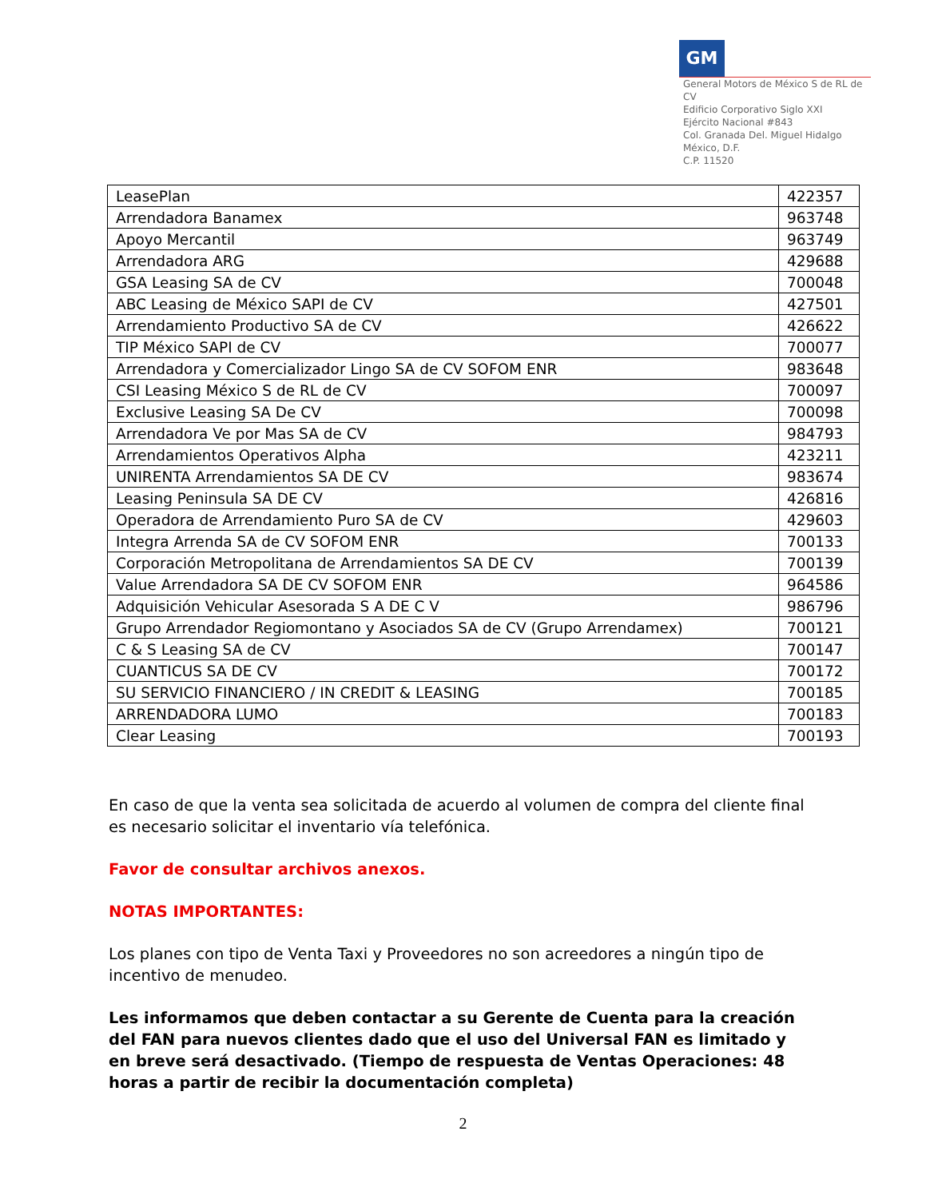GM
General Motors de México S de RL de CV
Edificio Corporativo Siglo XXI
Ejército Nacional #843
Col. Granada Del. Miguel Hidalgo
México, D.F.
C.P. 11520
| LeasePlan | 422357 |
| Arrendadora Banamex | 963748 |
| Apoyo Mercantil | 963749 |
| Arrendadora ARG | 429688 |
| GSA Leasing SA de CV | 700048 |
| ABC Leasing de México SAPI de CV | 427501 |
| Arrendamiento Productivo SA de CV | 426622 |
| TIP México SAPI de CV | 700077 |
| Arrendadora y Comercializador Lingo SA de CV SOFOM ENR | 983648 |
| CSI Leasing México S de RL de CV | 700097 |
| Exclusive Leasing SA De CV | 700098 |
| Arrendadora Ve por Mas SA de CV | 984793 |
| Arrendamientos Operativos Alpha | 423211 |
| UNIRENTA Arrendamientos SA DE CV | 983674 |
| Leasing Peninsula SA DE CV | 426816 |
| Operadora de Arrendamiento Puro SA de CV | 429603 |
| Integra Arrenda SA de CV SOFOM ENR | 700133 |
| Corporación Metropolitana de Arrendamientos SA DE CV | 700139 |
| Value Arrendadora SA DE CV SOFOM ENR | 964586 |
| Adquisición Vehicular Asesorada S A DE C V | 986796 |
| Grupo Arrendador Regiomontano y Asociados SA de CV (Grupo Arrendamex) | 700121 |
| C & S Leasing SA de CV | 700147 |
| CUANTICUS SA DE CV | 700172 |
| SU SERVICIO FINANCIERO / IN CREDIT & LEASING | 700185 |
| ARRENDADORA LUMO | 700183 |
| Clear Leasing | 700193 |
En caso de que la venta sea solicitada de acuerdo al volumen de compra del cliente final es necesario solicitar el inventario vía telefónica.
Favor de consultar archivos anexos.
NOTAS IMPORTANTES:
Los planes con tipo de Venta Taxi y Proveedores no son acreedores a ningún tipo de incentivo de menudeo.
Les informamos que deben contactar a su Gerente de Cuenta para la creación del FAN para nuevos clientes dado que el uso del Universal FAN es limitado y en breve será desactivado. (Tiempo de respuesta de Ventas Operaciones: 48 horas a partir de recibir la documentación completa)
2